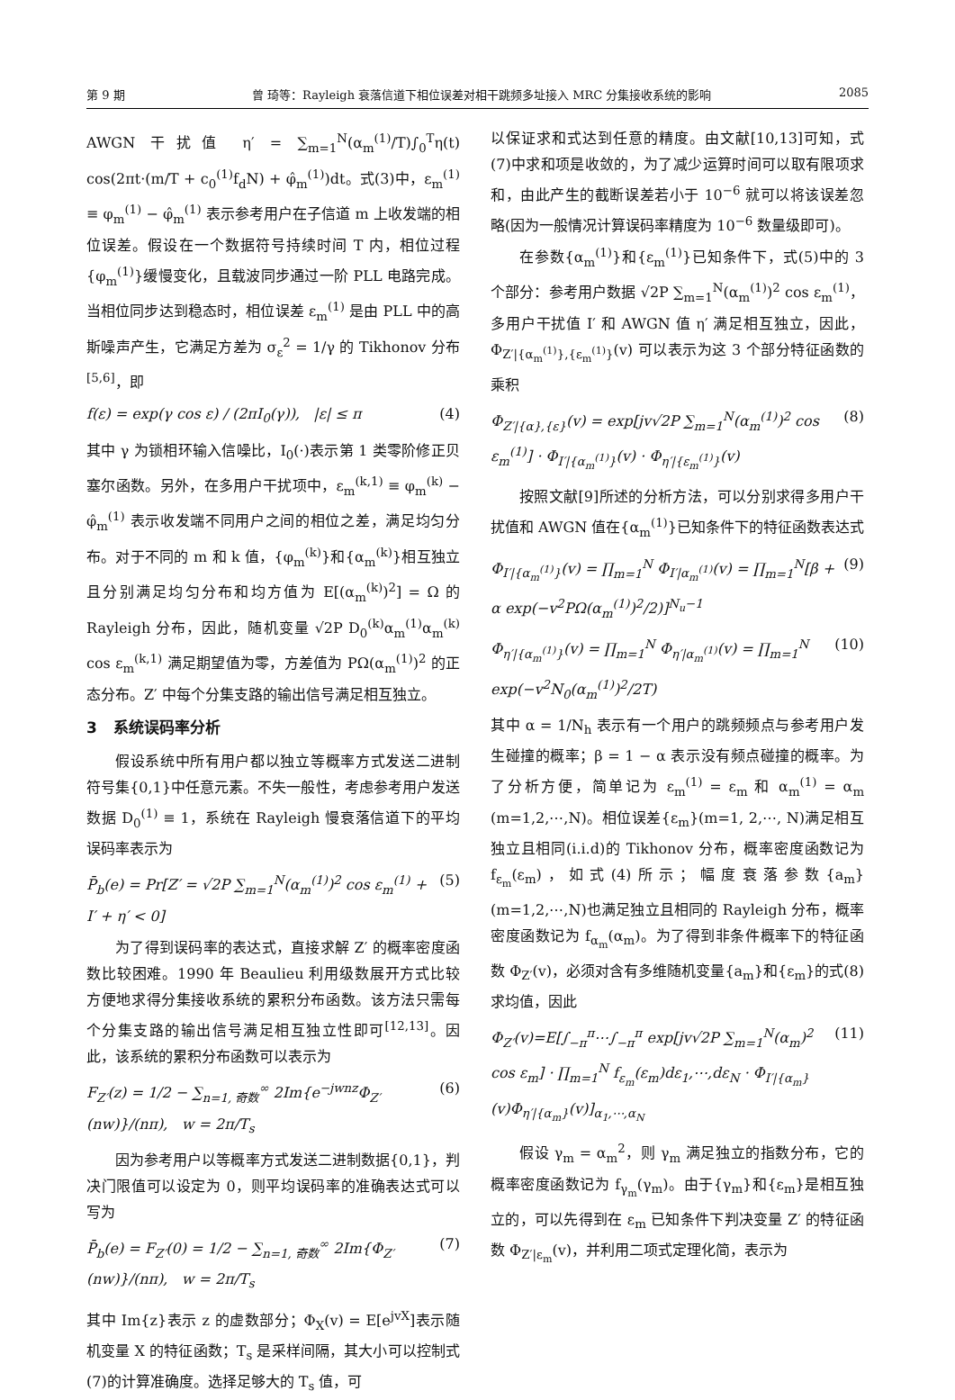第 9 期 曾 琦等：Rayleigh 衰落信道下相位误差对相干跳频多址接入 MRC 分集接收系统的影响 2085
AWGN 干扰值 η′ = ∑<sub>m=1</sub><sup>N</sup>(α<sub>m</sub><sup>(1)</sup>/T)∫<sub>0</sub><sup>T</sup>η(t) cos(2πt·(m/T + c<sub>0</sub><sup>(1)</sup>f<sub>d</sub>N) + φ̂<sub>m</sub><sup>(1)</sup>)dt。式(3)中，ε<sub>m</sub><sup>(1)</sup> ≡ φ<sub>m</sub><sup>(1)</sup> − φ̂<sub>m</sub><sup>(1)</sup> 表示参考用户在子信道 m 上收发端的相位误差。假设在一个数据符号持续时间 T 内，相位过程{φ<sub>m</sub><sup>(1)</sup>}缓慢变化，且载波同步通过一阶 PLL 电路完成。当相位同步达到稳态时，相位误差 ε<sub>m</sub><sup>(1)</sup> 是由 PLL 中的高斯噪声产生，它满足方差为 σ<sub>ε</sub><sup>2</sup> = 1/γ 的 Tikhonov 分布<sup>[5,6]</sup>，即
f(ε) = exp(γ cos ε) / (2πI<sub>0</sub>(γ)), |ε| ≤ π (4)
其中 γ 为锁相环输入信噪比，I<sub>0</sub>(·)表示第 1 类零阶修正贝塞尔函数。另外，在多用户干扰项中，ε<sub>m</sub><sup>(k,1)</sup> ≡ φ<sub>m</sub><sup>(k)</sup> − φ̂<sub>m</sub><sup>(1)</sup> 表示收发端不同用户之间的相位之差，满足均匀分布。对于不同的 m 和 k 值，{φ<sub>m</sub><sup>(k)</sup>}和{α<sub>m</sub><sup>(k)</sup>}相互独立且分别满足均匀分布和均方值为 E[(α<sub>m</sub><sup>(k)</sup>)<sup>2</sup>] = Ω 的 Rayleigh 分布，因此，随机变量 √2P D<sub>0</sub><sup>(k)</sup>α<sub>m</sub><sup>(1)</sup>α<sub>m</sub><sup>(k)</sup> cos ε<sub>m</sub><sup>(k,1)</sup> 满足期望值为零，方差值为 PΩ(α<sub>m</sub><sup>(1)</sup>)<sup>2</sup> 的正态分布。Z′ 中每个分集支路的输出信号满足相互独立。
3 系统误码率分析
假设系统中所有用户都以独立等概率方式发送二进制符号集{0,1}中任意元素。不失一般性，考虑参考用户发送数据 D<sub>0</sub><sup>(1)</sup> ≡ 1，系统在 Rayleigh 慢衰落信道下的平均误码率表示为
P̄<sub>b</sub>(e) = Pr[Z′ = √2P ∑<sub>m=1</sub><sup>N</sup>(α<sub>m</sub><sup>(1)</sup>)<sup>2</sup> cos ε<sub>m</sub><sup>(1)</sup> + I′ + η′ < 0] (5)
为了得到误码率的表达式，直接求解 Z′ 的概率密度函数比较困难。1990 年 Beaulieu 利用级数展开方式比较方便地求得分集接收系统的累积分布函数。该方法只需每个分集支路的输出信号满足相互独立性即可<sup>[12,13]</sup>。因此，该系统的累积分布函数可以表示为
F<sub>Z′</sub>(z) = 1/2 − ∑<sub>n=1, 奇数</sub><sup>∞</sup> 2Im{e<sup>−jwnz</sup>Φ<sub>Z′</sub>(nw)}/(nπ), w = 2π/T<sub>s</sub> (6)
因为参考用户以等概率方式发送二进制数据{0,1}，判决门限值可以设定为 0，则平均误码率的准确表达式可以写为
P̄<sub>b</sub>(e) = F<sub>Z′</sub>(0) = 1/2 − ∑<sub>n=1, 奇数</sub><sup>∞</sup> 2Im{Φ<sub>Z′</sub>(nw)}/(nπ), w = 2π/T<sub>s</sub> (7)
其中 Im{z}表示 z 的虚数部分；Φ<sub>X</sub>(v) = E[e<sup>jvX</sup>]表示随机变量 X 的特征函数；T<sub>s</sub> 是采样间隔，其大小可以控制式(7)的计算准确度。选择足够大的 T<sub>s</sub> 值，可
以保证求和式达到任意的精度。由文献[10,13]可知，式(7)中求和项是收敛的，为了减少运算时间可以取有限项求和，由此产生的截断误差若小于 10<sup>−6</sup> 就可以将该误差忽略(因为一般情况计算误码率精度为 10<sup>−6</sup> 数量级即可)。
在参数{α<sub>m</sub><sup>(1)</sup>}和{ε<sub>m</sub><sup>(1)</sup>}已知条件下，式(5)中的 3 个部分：参考用户数据 √2P ∑<sub>m=1</sub><sup>N</sup>(α<sub>m</sub><sup>(1)</sup>)<sup>2</sup> cos ε<sub>m</sub><sup>(1)</sup>，多用户干扰值 I′ 和 AWGN 值 η′ 满足相互独立，因此，Φ<sub>Z′|{α<sub>m</sub><sup>(1)</sup>},{ε<sub>m</sub><sup>(1)</sup>}</sub>(v) 可以表示为这 3 个部分特征函数的乘积
Φ<sub>Z′|{α},{ε}</sub>(v) = exp[jv√2P ∑<sub>m=1</sub><sup>N</sup>(α<sub>m</sub><sup>(1)</sup>)<sup>2</sup> cos ε<sub>m</sub><sup>(1)</sup>] · Φ<sub>I′|{α<sub>m</sub><sup>(1)</sup>}</sub>(v) · Φ<sub>η′|{ε<sub>m</sub><sup>(1)</sup>}</sub>(v) (8)
按照文献[9]所述的分析方法，可以分别求得多用户干扰值和 AWGN 值在{α<sub>m</sub><sup>(1)</sup>}已知条件下的特征函数表达式
Φ<sub>I′|{α<sub>m</sub><sup>(1)</sup>}</sub>(v) = ∏<sub>m=1</sub><sup>N</sup> Φ<sub>I′|α<sub>m</sub><sup>(1)</sup></sub>(v) = ∏<sub>m=1</sub><sup>N</sup>[β + α exp(−v<sup>2</sup>PΩ(α<sub>m</sub><sup>(1)</sup>)<sup>2</sup>/2)]<sup>N<sub>u</sub>−1</sup> (9)
Φ<sub>η′|{α<sub>m</sub><sup>(1)</sup>}</sub>(v) = ∏<sub>m=1</sub><sup>N</sup> Φ<sub>η′|α<sub>m</sub><sup>(1)</sup></sub>(v) = ∏<sub>m=1</sub><sup>N</sup> exp(−v<sup>2</sup>N<sub>0</sub>(α<sub>m</sub><sup>(1)</sup>)<sup>2</sup>/2T) (10)
其中 α = 1/N<sub>h</sub> 表示有一个用户的跳频频点与参考用户发生碰撞的概率；β = 1 − α 表示没有频点碰撞的概率。为了分析方便，简单记为 ε<sub>m</sub><sup>(1)</sup> = ε<sub>m</sub> 和 α<sub>m</sub><sup>(1)</sup> = α<sub>m</sub> (m=1,2,⋯,N)。相位误差{ε<sub>m</sub>}(m=1, 2,⋯, N)满足相互独立且相同(i.i.d)的 Tikhonov 分布，概率密度函数记为 f<sub>ε<sub>m</sub></sub>(ε<sub>m</sub>)，如式(4)所示；幅度衰落参数{a<sub>m</sub>}(m=1,2,⋯,N)也满足独立且相同的 Rayleigh 分布，概率密度函数记为 f<sub>α<sub>m</sub></sub>(α<sub>m</sub>)。为了得到非条件概率下的特征函数 Φ<sub>Z′</sub>(v)，必须对含有多维随机变量{a<sub>m</sub>}和{ε<sub>m</sub>}的式(8)求均值，因此
Φ<sub>Z′</sub>(v)=E[∫<sub>−π</sub><sup>π</sup>⋯∫<sub>−π</sub><sup>π</sup> exp[jv√2P ∑<sub>m=1</sub><sup>N</sup>(α<sub>m</sub>)<sup>2</sup> cos ε<sub>m</sub>] · ∏<sub>m=1</sub><sup>N</sup> f<sub>ε<sub>m</sub></sub>(ε<sub>m</sub>)dε<sub>1</sub>,⋯,dε<sub>N</sub> · Φ<sub>I′|{α<sub>m</sub>}</sub>(v)Φ<sub>η′|{α<sub>m</sub>}</sub>(v)]<sub>α<sub>1</sub>,⋯,α<sub>N</sub></sub> (11)
假设 γ<sub>m</sub> = α<sub>m</sub><sup>2</sup>，则 γ<sub>m</sub> 满足独立的指数分布，它的概率密度函数记为 f<sub>γ<sub>m</sub></sub>(γ<sub>m</sub>)。由于{γ<sub>m</sub>}和{ε<sub>m</sub>}是相互独立的，可以先得到在 ε<sub>m</sub> 已知条件下判决变量 Z′ 的特征函数 Φ<sub>Z′|ε<sub>m</sub></sub>(v)，并利用二项式定理化简，表示为